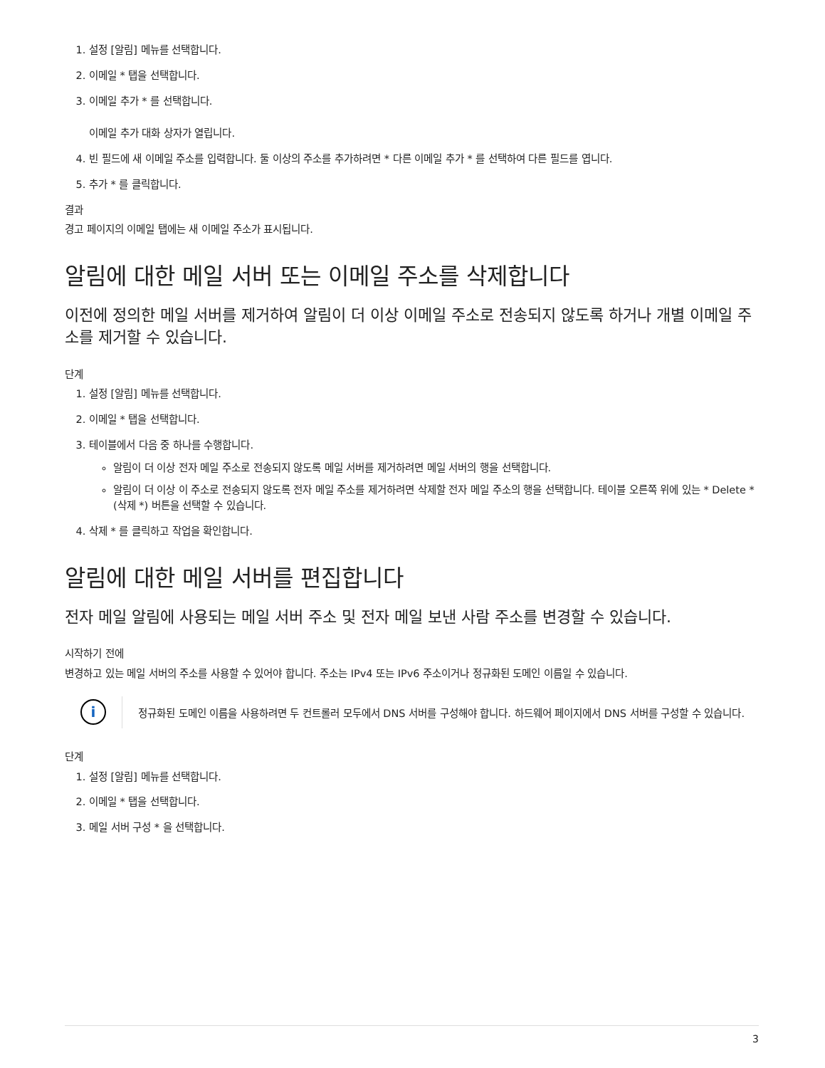1. 설정 [알림] 메뉴를 선택합니다.
2. 이메일 * 탭을 선택합니다.
3. 이메일 추가 * 를 선택합니다.
이메일 추가 대화 상자가 열립니다.
4. 빈 필드에 새 이메일 주소를 입력합니다. 둘 이상의 주소를 추가하려면 * 다른 이메일 추가 * 를 선택하여 다른 필드를 엽니다.
5. 추가 * 를 클릭합니다.
결과
경고 페이지의 이메일 탭에는 새 이메일 주소가 표시됩니다.
알림에 대한 메일 서버 또는 이메일 주소를 삭제합니다
이전에 정의한 메일 서버를 제거하여 알림이 더 이상 이메일 주소로 전송되지 않도록 하거나 개별 이메일 주소를 제거할 수 있습니다.
단계
1. 설정 [알림] 메뉴를 선택합니다.
2. 이메일 * 탭을 선택합니다.
3. 테이블에서 다음 중 하나를 수행합니다.
알림이 더 이상 전자 메일 주소로 전송되지 않도록 메일 서버를 제거하려면 메일 서버의 행을 선택합니다.
알림이 더 이상 이 주소로 전송되지 않도록 전자 메일 주소를 제거하려면 삭제할 전자 메일 주소의 행을 선택합니다. 테이블 오른쪽 위에 있는 * Delete * (삭제 *) 버튼을 선택할 수 있습니다.
4. 삭제 * 를 클릭하고 작업을 확인합니다.
알림에 대한 메일 서버를 편집합니다
전자 메일 알림에 사용되는 메일 서버 주소 및 전자 메일 보낸 사람 주소를 변경할 수 있습니다.
시작하기 전에
변경하고 있는 메일 서버의 주소를 사용할 수 있어야 합니다. 주소는 IPv4 또는 IPv6 주소이거나 정규화된 도메인 이름일 수 있습니다.
i
정규화된 도메인 이름을 사용하려면 두 컨트롤러 모두에서 DNS 서버를 구성해야 합니다. 하드웨어 페이지에서 DNS 서버를 구성할 수 있습니다.
단계
1. 설정 [알림] 메뉴를 선택합니다.
2. 이메일 * 탭을 선택합니다.
3. 메일 서버 구성 * 을 선택합니다.
3